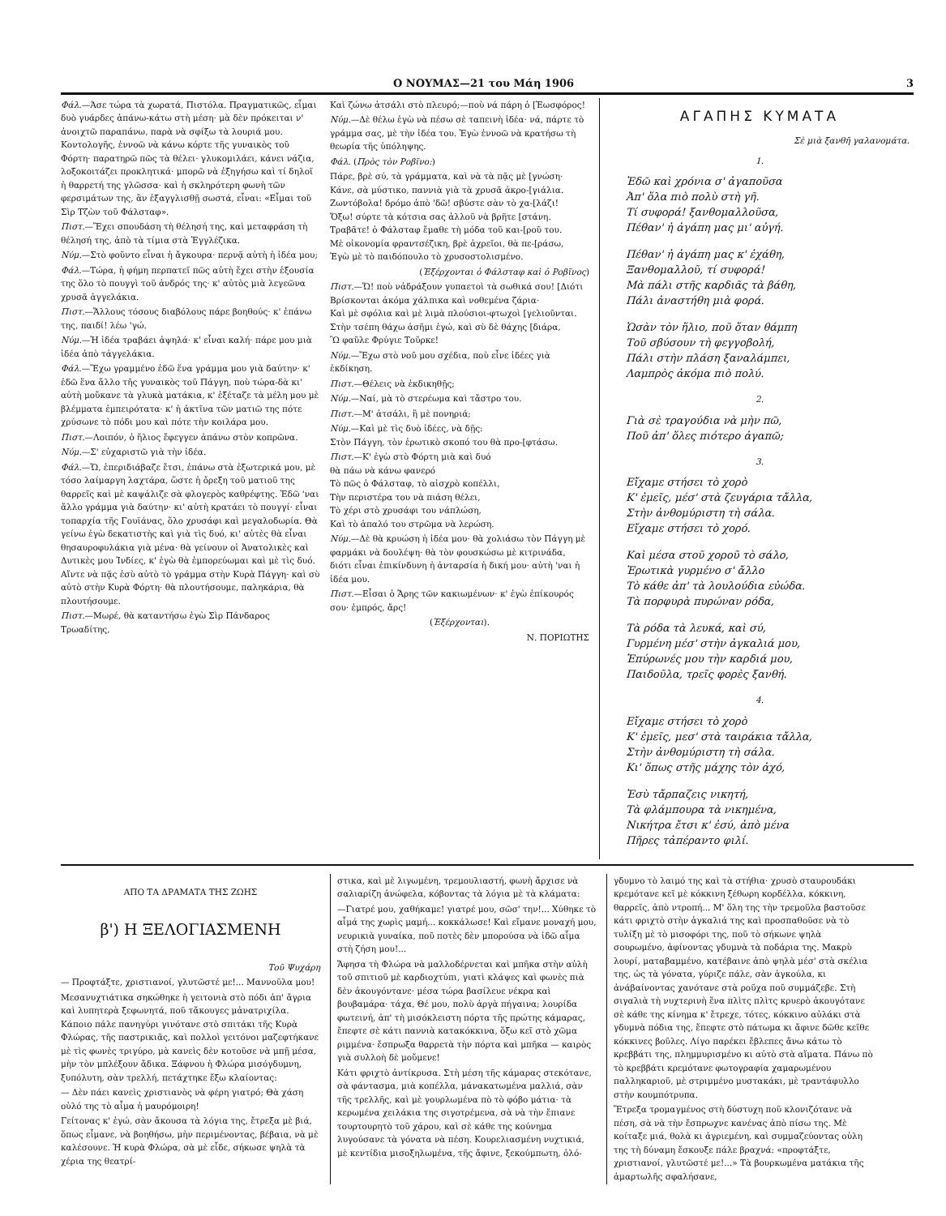Ο ΝΟΥΜΑΣ—21 του Μάη 1906 3
Φάλ.—Άσε τώρα τὰ χωρατά, Πιστόλα. Πραγματικῶς, εἶμαι δυὸ γυάρδες ἀπάνω-κάτω στὴ μέση· μὰ δὲν πρόκειται ν' ἀνοιχτῶ παραπάνω, παρὰ νὰ σφίξω τὰ λουριά μου. Κοντολογῆς, ἐννοῶ νὰ κάνω κόρτε τῆς γυναικὸς τοῦ Φόρτη· παρατηρῶ πῶς τὰ θέλει· γλυκομιλάει, κάνει νάζια, λοξοκοιτάζει προκλητικά· μπορῶ νὰ ἐξηγήσω καὶ τί δηλοῖ ἡ θαρρετή της γλῶσσα· καὶ ἡ σκληρότερη φωνὴ τῶν φερσιμάτων της, ἂν ἐξαγγλισθῇ σωστά, εἶναι: «Εἶμαι τοῦ Σὶρ Τζὼν τοῦ Φάλσταφ».
Πιστ.—Ἔχει σπουδάση τὴ θέλησή της, καὶ μεταφράση τὴ θέλησή της, ἀπὸ τὰ τίμια στὰ Ἐγγλέζικα.
Νύμ.—Στὸ φοῦντο εἶναι ἡ ἄγκουρα· περνᾷ αὐτὴ ἡ ἰδέα μου;
Φάλ.—Τώρα, ἡ φήμη περπατεῖ πῶς αὐτὴ ἔχει στὴν ἐξουσία της ὅλο τὸ πουγγὶ τοῦ ἀνδρός της· κ' αὐτὸς μιὰ λεγεῶνα χρυσᾶ ἀγγελάκια.
Πιστ.—Ἄλλους τόσους διαβόλους πάρε βοηθούς· κ' ἐπάνω της, παιδί! λέω 'γώ.
Νύμ.—Ἡ ἰδέα τραβάει ἀψηλά· κ' εἶναι καλή· πάρε μου μιὰ ἰδέα ἀπὸ τἀγγελάκια.
Φάλ.—Ἔχω γραμμένο ἐδῶ ἕνα γράμμα μου γιὰ δαύτην· κ' ἐδῶ ἕνα ἄλλο τῆς γυναικὸς τοῦ Πάγγη, ποὺ τώρα-δὰ κι' αὐτὴ μοὔκανε τὰ γλυκὰ ματάκια, κ' ἐξέταζε τὰ μέλη μου μὲ βλέμματα ἐμπειρότατα· κ' ἡ ἀκτῖνα τῶν ματιῶ της πότε χρύσωνε τὸ πόδι μου καὶ πότε τὴν κοιλάρα μου.
Πιστ.—Λοιπόν, ὁ ἥλιος ἔφεγγεν ἀπάνω στὸν κοπρῶνα.
Νύμ.—Σ' εὐχαριστῶ γιὰ τὴν ἰδέα.
Φάλ.—Ὤ, ἐπεριδιάβαζε ἔτσι, ἐπάνω στὰ ἐξωτερικά μου, μὲ τόσο λαίμαργη λαχτάρα, ὥστε ἡ ὄρεξη τοῦ ματιοῦ της θαρρεῖς καὶ μὲ καψάλιζε σὰ φλογερὸς καθρέφτης. Ἐδῶ 'ναι ἄλλο γράμμα γιὰ δαύτην· κι' αὐτὴ κρατάει τὸ πουγγί· εἶναι τοπαρχία τῆς Γουϊάνας, ὅλο χρυσάφι καὶ μεγαλοδωρία. Θὰ γείνω ἐγὼ δεκατιστὴς καὶ γιὰ τὶς δυό, κι' αὐτὲς θὰ εἶναι θησαυροφυλάκια γιὰ μένα· θὰ γείνουν οἱ Ἀνατολικὲς καὶ Δυτικὲς μου Ἰνδίες, κ' ἐγὼ θὰ ἐμπορεύωμαι καὶ μὲ τὶς δυό. Αἴντε νὰ πᾷς ἐσὺ αὐτὸ τὸ γράμμα στὴν Κυρὰ Πάγγη· καὶ σὺ αὐτὸ στὴν Κυρὰ Φόρτη· θὰ πλουτήσουμε, παληκάρια, θὰ πλουτήσουμε.
Πιστ.—Μωρέ, θὰ καταντήσω ἐγὼ Σὶρ Πάνδαρος Τρωαδίτης,
Καὶ ζώνω ἀτσάλι στὸ πλευρό;—ποὺ νά πάρη ὁ [Ἑωσφόρος!
Νύμ.—Δὲ θέλω ἐγὼ νὰ πέσω σὲ ταπεινὴ ἰδέα· νά, πάρτε τὸ γράμμα σας, μὲ τὴν ἰδέα του. Ἐγὼ ἐννοῶ νὰ κρατήσω τὴ θεωρία τῆς ὑπόληψης.
Φάλ. (Πρὸς τὸν Ροβῖνο:)
Πάρε, βρὲ σύ, τὰ γράμματα, καὶ νὰ τὰ πᾷς μὲ [γνώση·
Κάνε, σὰ μύστικο, παννιὰ γιὰ τὰ χρυσᾶ ἀκρο-[γιάλια.
Ζωντόβολα! δρόμο ἀπὸ 'δῶ! σβύστε σὰν τὸ χα-[λάζι!
Ὄξω! σύρτε τὰ κότσια σας ἀλλοῦ νὰ βρῆτε [στάνη.
Τραβᾶτε! ὁ Φάλσταφ ἔμαθε τὴ μόδα τοῦ και-[ροῦ του.
Μὲ οἰκονομία φραντσέζικη, βρὲ ἀχρεῖοι, θὰ πε-[ράσω,
Ἐγὼ μὲ τὸ παιδόπουλο τὸ χρυσοστολισμένο.
(Ἐξέρχονται ὁ Φάλσταφ καὶ ὁ Ροβῖνος)
Πιστ.—Ὤ! ποὺ νἀδράξουν γυπαετοὶ τὰ σωθικά σου! [Διότι
Βρίσκονται ἀκόμα χάλπικα καὶ νοθεμένα ζάρια·
Καὶ μὲ σφόλια καὶ μὲ λιμὰ πλούσιοι-φτωχοὶ [γελιοῦνται.
Στὴν τσέπη θάχω ἀσῆμι ἐγώ, καὶ σὺ δὲ θάχης [διάρα,
Ὢ φαῦλε Φρύγιε Τοῦρκε!
Νύμ.—Ἔχω στὸ νοῦ μου σχέδια, ποὺ εἶνε ἰδέες γιὰ ἐκδίκηση.
Πιστ.—Θέλεις νὰ ἐκδικηθῇς;
Νύμ.—Ναί, μὰ τὸ στερέωμα καὶ τἄστρο του.
Πιστ.—Μ' ἀτσάλι, ἢ μὲ πονηριά;
Νύμ.—Καὶ μὲ τὶς δυὸ ἰδέες, νὰ δῇς:
Στὸν Πάγγη, τὸν ἐρωτικὸ σκοπό του θὰ προ-[φτάσω.
Πιστ.—Κ' ἐγὼ στὸ Φόρτη μιὰ καὶ δυό
θὰ πάω νὰ κάνω φανερό
Τὸ πῶς ὁ Φάλσταφ, τὸ αἰσχρὸ κοπέλλι,
Τὴν περιστέρα του νὰ πιάση θέλει,
Τὸ χέρι στὸ χρυσάφι του νάπλώση,
Καὶ τὸ ἁπαλό του στρῶμα νὰ λερώση.
Νύμ.—Δὲ θὰ κρυώση ἡ ἰδέα μου· θὰ χολιάσω τὸν Πάγγη μὲ φαρμάκι νὰ δουλέψη· θὰ τὸν φουσκώσω μὲ κιτρινάδα, διότι εἶναι ἐπικίνδυνη ἡ ἀνταρσία ἡ δική μου· αὐτὴ 'ναι ἡ ἰδέα μου.
Πιστ.—Εἶσαι ὁ Ἄρης τῶν κακιωμένων· κ' ἐγὼ ἐπίκουρός σου· ἐμπρός, ἄρς!
(Ἐξέρχονται).
Ν. ΠΟΡΙΩΤΗΣ
ΑΓΑΠΗΣ ΚΥΜΑΤΑ
Σὲ μιὰ ξανθῆ γαλανομάτα.
1.
Ἐδῶ καὶ χρόνια σ' ἀγαποῦσα
Ἀπ' ὅλα πιὸ πολὺ στὴ γῆ.
Τί συφορά! ξανθομαλλοῦσα,
Πέθαν' ἡ ἀγάπη μας μι' αὐγή.
Πέθαν' ἡ ἀγάπη μας κ' ἐχάθη,
Ξανθομαλλοῦ, τί συφορά!
Μὰ πάλι στῆς καρδιᾶς τὰ βάθη,
Πάλι ἀναστήθη μιὰ φορά.
Ὡσὰν τὸν ἥλιο, ποῦ ὅταν θάμπη
Τοῦ σβύσουν τὴ φεγγοβολή,
Πάλι στὴν πλάση ξαναλάμπει,
Λαμπρὸς ἀκόμα πιὸ πολύ.
2.
Γιὰ σὲ τραγούδια νὰ μὴν πῶ,
Ποῦ ἀπ' ὅλες πιότερο ἀγαπῶ;
3.
Εἴχαμε στήσει τὸ χορὸ
Κ' ἐμεῖς, μέσ' στὰ ζευγάρια τἄλλα,
Στὴν ἀνθομύριστη τὴ σάλα.
Εἴχαμε στήσει τὸ χορό.
Καὶ μέσα στοῦ χοροῦ τὸ σάλο,
Ἐρωτικὰ γυρμένο σ' ἄλλο
Τὸ κάθε ἀπ' τὰ λουλούδια εὐώδα.
Τὰ πορφυρὰ πυρώναν ρόδα,
Τὰ ρόδα τὰ λευκά, καὶ σύ,
Γυρμένη μέσ' στὴν ἀγκαλιά μου,
Ἐπύρωνές μου τὴν καρδιά μου,
Παιδοῦλα, τρεῖς φορὲς ξανθή.
4.
Εἴχαμε στήσει τὸ χορὸ
Κ' ἐμεῖς, μεσ' στὰ ταιράκια τἄλλα,
Στὴν ἀνθομύριστη τὴ σάλα.
Κι' ὅπως στῆς μάχης τὸν ἀχό,
Ἐσὺ τἄρπαζεις νικητή,
Τὰ φλάμπουρα τὰ νικημένα,
Νικήτρα ἔτσι κ' ἐσύ, ἀπὸ μένα
Πῆρες τἀπέραντο φιλί.
ΑΠΟ ΤΑ ΔΡΑΜΑΤΑ ΤΗΣ ΖΩΗΣ
β') Η ΞΕΛΟΓΙΑΣΜΕΝΗ
Τοῦ Ψυχάρη
— Προφτάξτε, χριστιανοί, γλυτῶστέ με!... Μαννοῦλα μου!
Μεσανυχτιάτικα σηκώθηκε ἡ γειτονιὰ στὸ πόδι ἀπ' ἄγρια καὶ λυπητερὰ ξεφωνητά, ποῦ τἄκουγες μἀνατριχίλα. Κάποιο πάλε πανηγύρι γινότανε στὸ σπιτάκι τῆς Κυρὰ Φλώρας, τῆς παστρικιᾶς, καὶ πολλοὶ γειτόνοι μαζεφτήκανε μὲ τὶς φωνὲς τριγύρο, μὰ κανεὶς δὲν κοτοῦσε νὰ μπῇ μέσα, μὴν τὸν μπλέξουν ἄδικα. Ξάφνου ἡ Φλώρα μισόγδυμνη, ξυπόλυτη, σὰν τρελλή, πετάχτηκε ἔξω κλαίοντας:
— Δὲν πάει κανεὶς χριστιανὸς νὰ φέρη γιατρό; Θὰ χάση οὑλό της τὸ αἷμα ἡ μαυρόμοιρη!
Γείτονας κ' ἐγώ, σὰν ἄκουσα τὰ λόγια της, ἔτρεξα μὲ βιά, ὅπως εἶμανε, νὰ βοηθήσω, μὴν περιμένοντας, βέβαια, νὰ μὲ καλέσουνε. Ἡ κυρὰ Φλώρα, σὰ μὲ εἶδε, σήκωσε ψηλὰ τὰ χέρια της θεατρί-
στικα, καὶ μὲ λιγωμένη, τρεμουλιαστή, φωνὴ ἄρχισε νὰ σαλιαρίζη ἀνώφελα, κόβοντας τὰ λόγια μὲ τὰ κλάματα:
—Γιατρέ μου, χαθήκαμε! γιατρέ μου, σῶσ' την!... Χύθηκε τὸ αἷμά της χωρὶς μαμή... κοκκάλωσε! Καὶ εἴμανε μοναχή μου, νευρικιὰ γυναίκα, ποῦ ποτὲς δὲν μπορούσα νὰ ἰδῶ αἷμα στὴ ζήση μου!...
Ἄφησα τὴ Φλώρα νὰ μαλλοδέρνεται καὶ μπῆκα στὴν αὐλὴ τοῦ σπιτιοῦ μὲ καρδιοχτύπι, γιατὶ κλάψες καὶ φωνὲς πιὰ δὲν ἀκουγόντανε· μέσα τώρα βασίλευε νέκρα καὶ βουβαμάρα· τάχα, Θέ μου, πολὺ ἀργὰ πήγαινα; λουρίδα φωτεινή, ἀπ' τὴ μισόκλειστη πόρτα τῆς πρώτης κάμαρας, ἔπεφτε σὲ κάτι παννιὰ κατακόκκινα, ὅξω κεῖ στὸ χῶμα ριμμένα· ἔσπρωξα θαρρετὰ τὴν πόρτα καὶ μπῆκα — καιρὸς γιὰ συλλοὴ δὲ μοὔμενε!
Κάτι φριχτὸ ἀντίκρυσα. Στὴ μέση τῆς κάμαρας στεκότανε, σὰ φάντασμα, μιὰ κοπέλλα, μάνακατωμένα μαλλιά, σὰν τῆς τρελλῆς, καὶ μὲ γουρλωμένα πὸ τὸ φόβο μάτια· τὰ κερωμένα χειλάκια της σιγοτρέμενα, σὰ νὰ τὴν ἔπιανε τουρτουρητὸ τοῦ χάρου, καὶ σὲ κάθε της κούνημα λυγούσανε τὰ γόνατα νὰ πέση. Κουρελιασμένη νυχτικιά, μὲ κεντίδια μισοξηλωμένα, τῆς ἄφινε, ξεκούμπωτη, ὁλό-
γδυμνο τὸ λαιμό της καὶ τὰ στήθια· χρυσὸ σταυρουδάκι κρεμότανε κεῖ μὲ κόκκινη ξέθωρη κορδέλλα, κόκκινη, θαρρεῖς, ἀπὸ ντροπή... Μ' ὅλη της τὴν τρεμοῦλα βαστοῦσε κάτι φριχτὸ στὴν ἀγκαλιά της καὶ προσπαθοῦσε νὰ τὸ τυλίξη μὲ τὸ μισοφόρι της, ποῦ τὸ σήκωνε ψηλὰ σουρωμένο, ἀφίνοντας γδυμνὰ τὰ ποδάρια της. Μακρὺ λουρί, ματαβαμμένο, κατέβαινε ἀπὸ ψηλὰ μέσ' στὰ σκέλια της, ὡς τὰ γόνατα, γύριζε πάλε, σὰν ἀγκούλα, κι ἀνάβαίνοντας χανότανε στὰ ροῦχα ποῦ συμμάζεβε. Στὴ σιγαλιὰ τὴ νυχτερινὴ ἕνα πλὶτς πλὶτς κρυερὸ ἀκουγότανε σὲ κάθε της κίνημα κ' ἔτρεχε, τότες, κόκκινο αὐλάκι στὰ γδυμνὰ πόδια της, ἔπεφτε στὸ πάτωμα κι ἄφινε δῶθε κεῖθε κόκκινες βοῦλες. Λίγο παρέκει ἔβλεπες ἄνω κάτω τὸ κρεββάτι της, πλημμυρισμένο κι αὐτὸ στὰ αἵματα. Πάνω πὸ τὸ κρεββάτι κρεμότανε φωτογραφία χαμαρωμένου παλληκαριοῦ, μὲ στριμμένο μυστακάκι, μὲ τραντάφυλλο στὴν κουμπότρυπα.
Ἔτρεξα τρομαγμένος στὴ δύστυχη ποῦ κλονιζότανε νὰ πέση, σὰ νὰ τὴν ἔσπρωχνε κανένας ἀπὸ πίσω της. Μὲ κοίταξε μιά, θολὰ κι ἀγριεμένη, καὶ συμμαζεύοντας οὑλη της τὴ δύναμη ἔσκουξε πάλε βραχνά: «προφτάξτε, χριστιανοί, γλυτῶστέ με!...» Τὰ βουρκωμένα ματάκια τῆς ἁμαρτωλῆς σφαλήσανε,